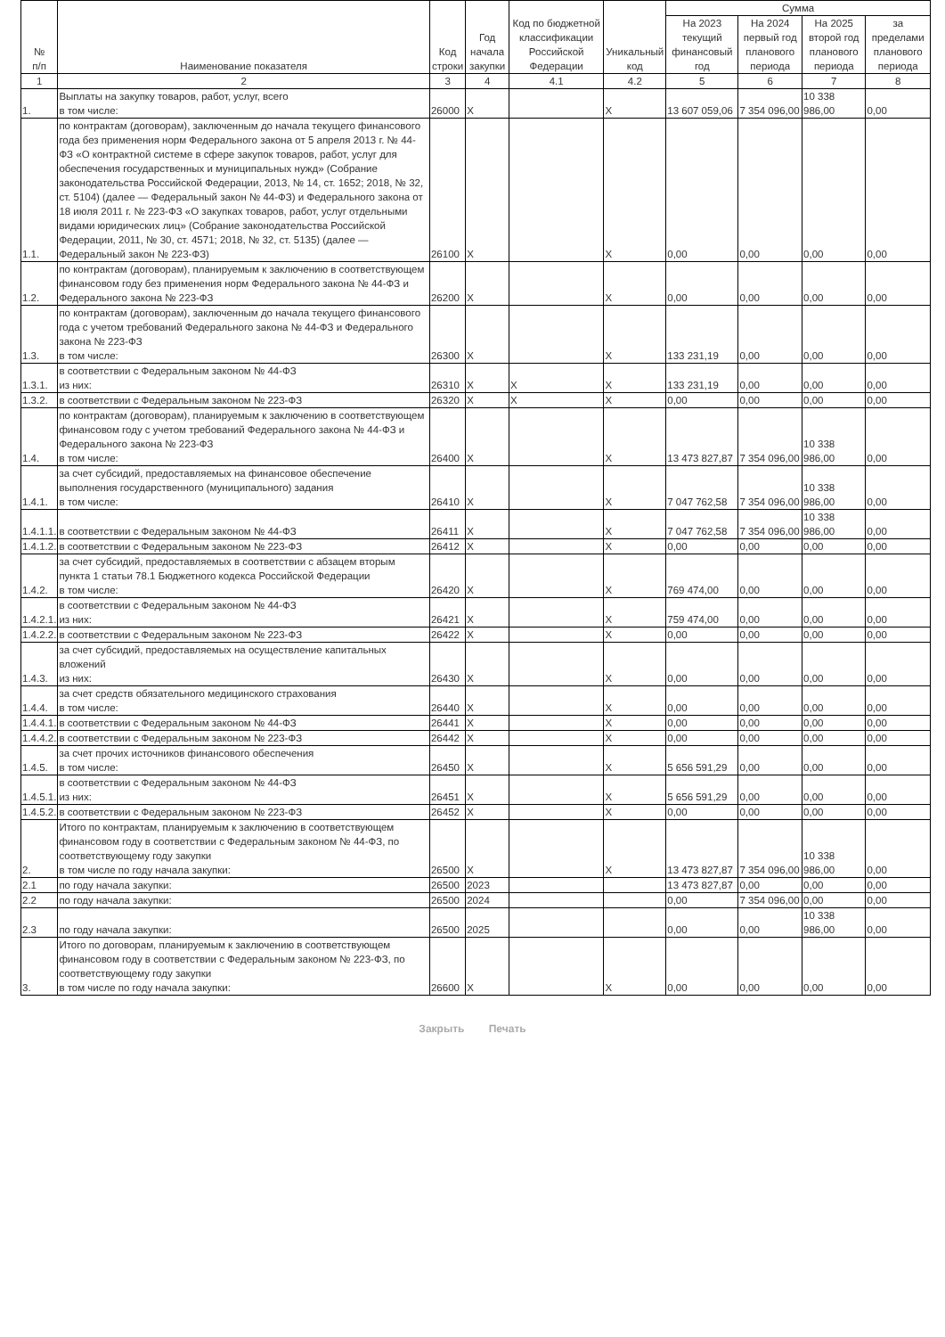| № п/п | Наименование показателя | Код строки | Год начала закупки | Код по бюджетной классификации Российской Федерации | Уникальный код | Сумма | | | |
| --- | --- | --- | --- | --- | --- | --- | --- | --- | --- |
| | | | | | | На 2023 текущий финансовый год | На 2024 первый год планового периода | На 2025 второй год планового периода | за пределами планового периода |
| 1 | 2 | 3 | 4 | 4.1 | 4.2 | 5 | 6 | 7 | 8 |
| 1. | Выплаты на закупку товаров, работ, услуг, всего в том числе: | 26000 | X | | X | 13 607 059,06 | 7 354 096,00 | 10 338 986,00 | 0,00 |
| 1.1. | по контрактам (договорам), заключенным до начала текущего финансового года без применения норм Федерального закона от 5 апреля 2013 г. № 44-ФЗ «О контрактной системе в сфере закупок товаров, работ, услуг для обеспечения государственных и муниципальных нужд» (Собрание законодательства Российской Федерации, 2013, № 14, ст. 1652; 2018, № 32, ст. 5104) (далее — Федеральный закон № 44-ФЗ) и Федерального закона от 18 июля 2011 г. № 223-ФЗ «О закупках товаров, работ, услуг отдельными видами юридических лиц» (Собрание законодательства Российской Федерации, 2011, № 30, ст. 4571; 2018, № 32, ст. 5135) (далее — Федеральный закон № 223-ФЗ) | 26100 | X | | X | 0,00 | 0,00 | 0,00 | 0,00 |
| 1.2. | по контрактам (договорам), планируемым к заключению в соответствующем финансовом году без применения норм Федерального закона № 44-ФЗ и Федерального закона № 223-ФЗ | 26200 | X | | X | 0,00 | 0,00 | 0,00 | 0,00 |
| 1.3. | по контрактам (договорам), заключенным до начала текущего финансового года с учетом требований Федерального закона № 44-ФЗ и Федерального закона № 223-ФЗ в том числе: | 26300 | X | | X | 133 231,19 | 0,00 | 0,00 | 0,00 |
| 1.3.1. | в соответствии с Федеральным законом № 44-ФЗ из них: | 26310 | X | X | X | 133 231,19 | 0,00 | 0,00 | 0,00 |
| 1.3.2. | в соответствии с Федеральным законом № 223-ФЗ | 26320 | X | X | X | 0,00 | 0,00 | 0,00 | 0,00 |
| 1.4. | по контрактам (договорам), планируемым к заключению в соответствующем финансовом году с учетом требований Федерального закона № 44-ФЗ и Федерального закона № 223-ФЗ в том числе: | 26400 | X | | X | 13 473 827,87 | 7 354 096,00 | 10 338 986,00 | 0,00 |
| 1.4.1. | за счет субсидий, предоставляемых на финансовое обеспечение выполнения государственного (муниципального) задания в том числе: | 26410 | X | | X | 7 047 762,58 | 7 354 096,00 | 10 338 986,00 | 0,00 |
| 1.4.1.1. | в соответствии с Федеральным законом № 44-ФЗ | 26411 | X | | X | 7 047 762,58 | 7 354 096,00 | 10 338 986,00 | 0,00 |
| 1.4.1.2. | в соответствии с Федеральным законом № 223-ФЗ | 26412 | X | | X | 0,00 | 0,00 | 0,00 | 0,00 |
| 1.4.2. | за счет субсидий, предоставляемых в соответствии с абзацем вторым пункта 1 статьи 78.1 Бюджетного кодекса Российской Федерации в том числе: | 26420 | X | | X | 769 474,00 | 0,00 | 0,00 | 0,00 |
| 1.4.2.1. | в соответствии с Федеральным законом № 44-ФЗ из них: | 26421 | X | | X | 759 474,00 | 0,00 | 0,00 | 0,00 |
| 1.4.2.2. | в соответствии с Федеральным законом № 223-ФЗ | 26422 | X | | X | 0,00 | 0,00 | 0,00 | 0,00 |
| 1.4.3. | за счет субсидий, предоставляемых на осуществление капитальных вложений из них: | 26430 | X | | X | 0,00 | 0,00 | 0,00 | 0,00 |
| 1.4.4. | за счет средств обязательного медицинского страхования в том числе: | 26440 | X | | X | 0,00 | 0,00 | 0,00 | 0,00 |
| 1.4.4.1. | в соответствии с Федеральным законом № 44-ФЗ | 26441 | X | | X | 0,00 | 0,00 | 0,00 | 0,00 |
| 1.4.4.2. | в соответствии с Федеральным законом № 223-ФЗ | 26442 | X | | X | 0,00 | 0,00 | 0,00 | 0,00 |
| 1.4.5. | за счет прочих источников финансового обеспечения в том числе: | 26450 | X | | X | 5 656 591,29 | 0,00 | 0,00 | 0,00 |
| 1.4.5.1. | в соответствии с Федеральным законом № 44-ФЗ из них: | 26451 | X | | X | 5 656 591,29 | 0,00 | 0,00 | 0,00 |
| 1.4.5.2. | в соответствии с Федеральным законом № 223-ФЗ | 26452 | X | | X | 0,00 | 0,00 | 0,00 | 0,00 |
| 2. | Итого по контрактам, планируемым к заключению в соответствующем финансовом году в соответствии с Федеральным законом № 44-ФЗ, по соответствующему году закупки в том числе по году начала закупки: | 26500 | X | | X | 13 473 827,87 | 7 354 096,00 | 10 338 986,00 | 0,00 |
| 2.1 | по году начала закупки: | 26500 | 2023 | | | 13 473 827,87 | 0,00 | 0,00 | 0,00 |
| 2.2 | по году начала закупки: | 26500 | 2024 | | | 0,00 | 7 354 096,00 | 0,00 | 0,00 |
| 2.3 | по году начала закупки: | 26500 | 2025 | | | 0,00 | 0,00 | 10 338 986,00 | 0,00 |
| 3. | Итого по договорам, планируемым к заключению в соответствующем финансовом году в соответствии с Федеральным законом № 223-ФЗ, по соответствующему году закупки в том числе по году начала закупки: | 26600 | X | | X | 0,00 | 0,00 | 0,00 | 0,00 |
Закрыть Печать